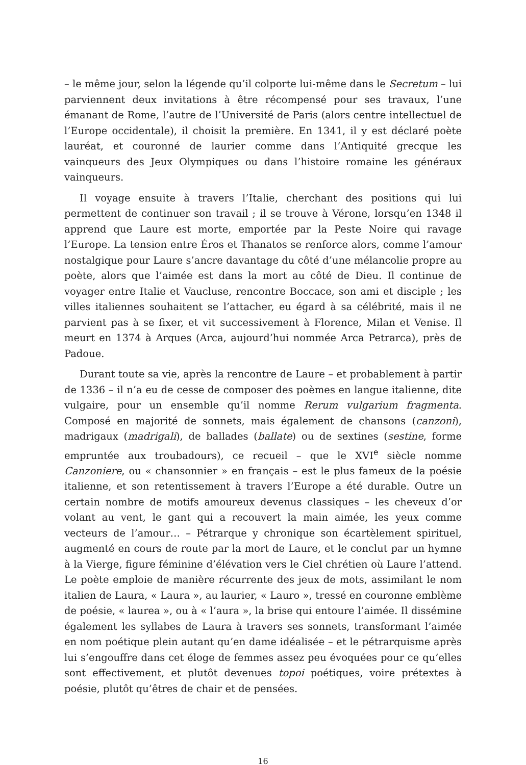– le même jour, selon la légende qu’il colporte lui-même dans le Secretum – lui parviennent deux invitations à être récompensé pour ses travaux, l’une émanant de Rome, l’autre de l’Université de Paris (alors centre intellectuel de l’Europe occidentale), il choisit la première. En 1341, il y est déclaré poète lauréat, et couronné de laurier comme dans l’Antiquité grecque les vainqueurs des Jeux Olympiques ou dans l’histoire romaine les généraux vainqueurs.
Il voyage ensuite à travers l’Italie, cherchant des positions qui lui permettent de continuer son travail ; il se trouve à Vérone, lorsqu’en 1348 il apprend que Laure est morte, emportée par la Peste Noire qui ravage l’Europe. La tension entre Éros et Thanatos se renforce alors, comme l’amour nostalgique pour Laure s’ancre davantage du côté d’une mélancolie propre au poète, alors que l’aimée est dans la mort au côté de Dieu. Il continue de voyager entre Italie et Vaucluse, rencontre Boccace, son ami et disciple ; les villes italiennes souhaitent se l’attacher, eu égard à sa célébrité, mais il ne parvient pas à se fixer, et vit successivement à Florence, Milan et Venise. Il meurt en 1374 à Arques (Arca, aujourd’hui nommée Arca Petrarca), près de Padoue.
Durant toute sa vie, après la rencontre de Laure – et probablement à partir de 1336 – il n’a eu de cesse de composer des poèmes en langue italienne, dite vulgaire, pour un ensemble qu’il nomme Rerum vulgarium fragmenta. Composé en majorité de sonnets, mais également de chansons (canzoni), madrigaux (madrigali), de ballades (ballate) ou de sextines (sestine, forme empruntée aux troubadours), ce recueil – que le XVI<sup>e</sup> siècle nomme Canzoniere, ou « chansonnier » en français – est le plus fameux de la poésie italienne, et son retentissement à travers l’Europe a été durable. Outre un certain nombre de motifs amoureux devenus classiques – les cheveux d’or volant au vent, le gant qui a recouvert la main aimée, les yeux comme vecteurs de l’amour… – Pétrarque y chronique son écartèlement spirituel, augmenté en cours de route par la mort de Laure, et le conclut par un hymne à la Vierge, figure féminine d’élévation vers le Ciel chrétien où Laure l’attend. Le poète emploie de manière récurrente des jeux de mots, assimilant le nom italien de Laura, « Laura », au laurier, « Lauro », tressé en couronne emblème de poésie, « laurea », ou à « l’aura », la brise qui entoure l’aimée. Il dissémine également les syllabes de Laura à travers ses sonnets, transformant l’aimée en nom poétique plein autant qu’en dame idéalisée – et le pétrarquisme après lui s’engouffre dans cet éloge de femmes assez peu évoquées pour ce qu’elles sont effectivement, et plutôt devenues topoi poétiques, voire prétextes à poésie, plutôt qu’êtres de chair et de pensées.
16